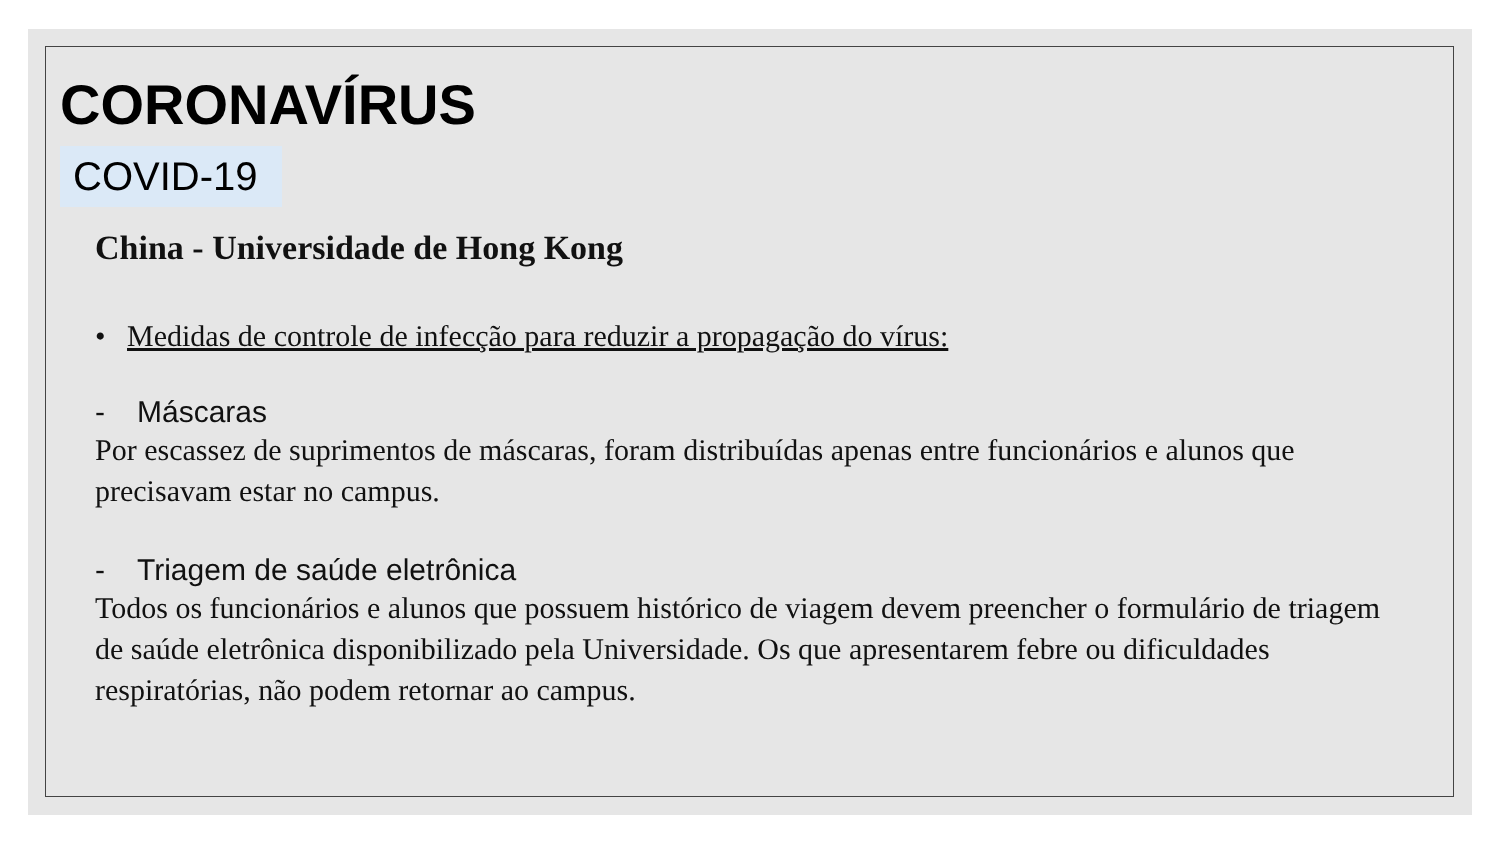CORONAVÍRUS
COVID-19
China - Universidade de Hong Kong
• Medidas de controle de infecção para reduzir a propagação do vírus:
- Máscaras
Por escassez de suprimentos de máscaras, foram distribuídas apenas entre funcionários e alunos que precisavam estar no campus.
- Triagem de saúde eletrônica
Todos os funcionários e alunos que possuem histórico de viagem devem preencher o formulário de triagem de saúde eletrônica disponibilizado pela Universidade. Os que apresentarem febre ou dificuldades respiratórias, não podem retornar ao campus.